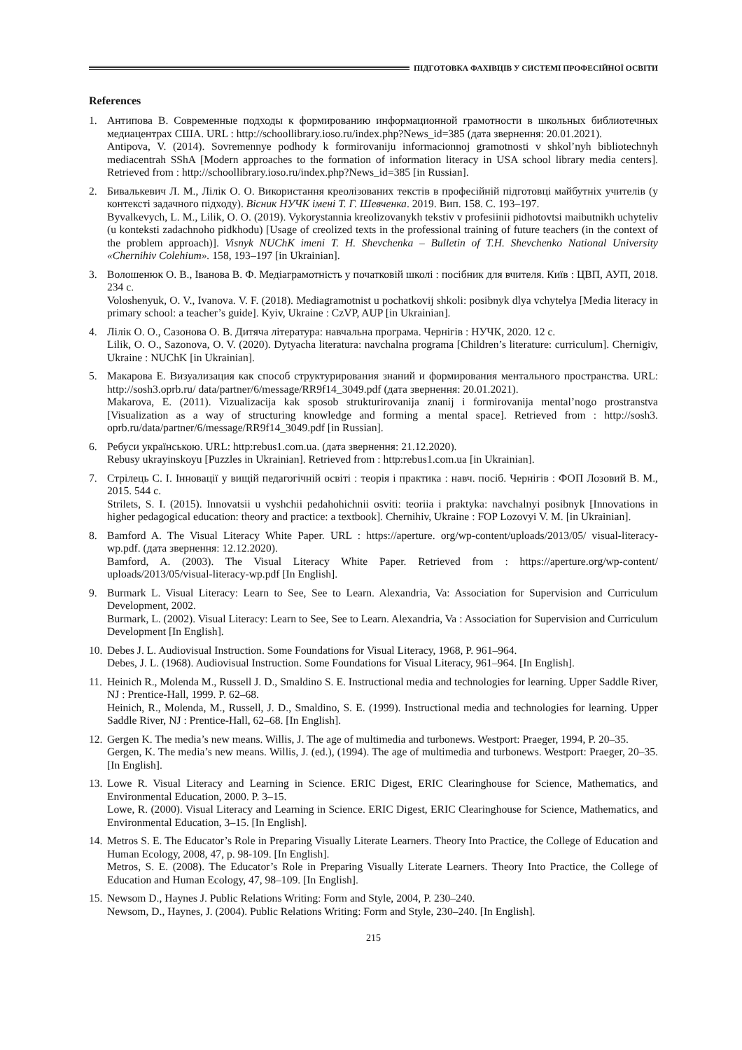ПІДГОТОВКА ФАХІВЦІВ У СИСТЕМІ ПРОФЕСІЙНОЇ ОСВІТИ
References
1. Антипова В. Современные подходы к формированию информационной грамотности в школьных библиотечных медиацентрах США. URL : http://schoollibrary.ioso.ru/index.php?News_id=385 (дата звернення: 20.01.2021).
Antipova, V. (2014). Sovremennye podhody k formirovaniju informacionnoj gramotnosti v shkol’nyh bibliotechnyh mediacentrah SShA [Modern approaches to the formation of information literacy in USA school library media centers]. Retrieved from : http://schoollibrary.ioso.ru/index.php?News_id=385 [in Russian].
2. Бивалькевич Л. М., Лілік О. О. Використання креолізованих текстів в професійній підготовці майбутніх учителів (у контексті задачного підходу). Вісник НУЧК імені Т. Г. Шевченка. 2019. Вип. 158. С. 193–197.
Byvalkevych, L. M., Lilik, O. O. (2019). Vykorystannia kreolizovanykh tekstiv v profesiinii pidhotovtsi maibutnikh uchyteliv (u konteksti zadachnoho pidkhodu) [Usage of creolized texts in the professional training of future teachers (in the context of the problem approach)]. Visnyk NUChK imeni T. H. Shevchenka – Bulletin of T.H. Shevchenko National University «Chernihiv Colehium». 158, 193–197 [in Ukrainian].
3. Волошенюк О. В., Іванова В. Ф. Медіаграмотність у початковій школі : посібник для вчителя. Київ : ЦВП, АУП, 2018. 234 с.
Voloshenyuk, O. V., Ivanova. V. F. (2018). Mediagramotnist u pochatkovij shkoli: posibnyk dlya vchytelya [Media literacy in primary school: a teacher’s guide]. Kyiv, Ukraine : CzVP, AUP [in Ukrainian].
4. Лілік О. О., Сазонова О. В. Дитяча література: навчальна програма. Чернігів : НУЧК, 2020. 12 с.
Lilik, O. O., Sazonova, O. V. (2020). Dytyacha literatura: navchalna programa [Children’s literature: curriculum]. Chernigiv, Ukraine : NUChK [in Ukrainian].
5. Макарова Е. Визуализация как способ структурирования знаний и формирования ментального пространства. URL: http://sosh3.oprb.ru/ data/partner/6/message/RR9f14_3049.pdf (дата звернення: 20.01.2021).
Makarova, E. (2011). Vizualizacija kak sposob strukturirovanija znanij i formirovanija mental’nogo prostranstva [Visualization as a way of structuring knowledge and forming a mental space]. Retrieved from : http://sosh3. oprb.ru/data/partner/6/message/RR9f14_3049.pdf [in Russian].
6. Ребуси українською. URL: http:rebus1.com.ua. (дата звернення: 21.12.2020).
Rebusy ukrayinskoyu [Puzzles in Ukrainian]. Retrieved from : http:rebus1.com.ua [in Ukrainian].
7. Стрілець С. І. Інновації у вищій педагогічній освіті : теорія і практика : навч. посіб. Чернігів : ФОП Лозовий В. М., 2015. 544 с.
Strilets, S. I. (2015). Innovatsii u vyshchii pedahohichnii osviti: teoriia i praktyka: navchalnyi posibnyk [Innovations in higher pedagogical education: theory and practice: a textbook]. Chernihiv, Ukraine : FOP Lozovyi V. M. [in Ukrainian].
8. Bamford A. The Visual Literacy White Paper. URL : https://aperture. org/wp-content/uploads/2013/05/ visual-literacy-wp.pdf. (дата звернення: 12.12.2020).
Bamford, A. (2003). The Visual Literacy White Paper. Retrieved from : https://aperture.org/wp-content/ uploads/2013/05/visual-literacy-wp.pdf [In English].
9. Burmark L. Visual Literacy: Learn to See, See to Learn. Alexandria, Va: Association for Supervision and Curriculum Development, 2002.
Burmark, L. (2002). Visual Literacy: Learn to See, See to Learn. Alexandria, Va : Association for Supervision and Curriculum Development [In English].
10. Debes J. L. Audiovisual Instruction. Some Foundations for Visual Literacy, 1968, P. 961–964.
Debes, J. L. (1968). Audiovisual Instruction. Some Foundations for Visual Literacy, 961–964. [In English].
11. Heinich R., Molenda M., Russell J. D., Smaldino S. E. Instructional media and technologies for learning. Upper Saddle River, NJ : Prentice-Hall, 1999. P. 62–68.
Heinich, R., Molenda, M., Russell, J. D., Smaldino, S. E. (1999). Instructional media and technologies for learning. Upper Saddle River, NJ : Prentice-Hall, 62–68. [In English].
12. Gergen K. The media’s new means. Willis, J. The age of multimedia and turbonews. Westport: Praeger, 1994, P. 20–35.
Gergen, K. The media’s new means. Willis, J. (ed.), (1994). The age of multimedia and turbonews. Westport: Praeger, 20–35. [In English].
13. Lowe R. Visual Literacy and Learning in Science. ERIC Digest, ERIC Clearinghouse for Science, Mathematics, and Environmental Education, 2000. P. 3–15.
Lowe, R. (2000). Visual Literacy and Learning in Science. ERIC Digest, ERIC Clearinghouse for Science, Mathematics, and Environmental Education, 3–15. [In English].
14. Metros S. E. The Educator’s Role in Preparing Visually Literate Learners. Theory Into Practice, the College of Education and Human Ecology, 2008, 47, p. 98-109. [In English].
Metros, S. E. (2008). The Educator’s Role in Preparing Visually Literate Learners. Theory Into Practice, the College of Education and Human Ecology, 47, 98–109. [In English].
15. Newsom D., Haynes J. Public Relations Writing: Form and Style, 2004, P. 230–240.
Newsom, D., Haynes, J. (2004). Public Relations Writing: Form and Style, 230–240. [In English].
215